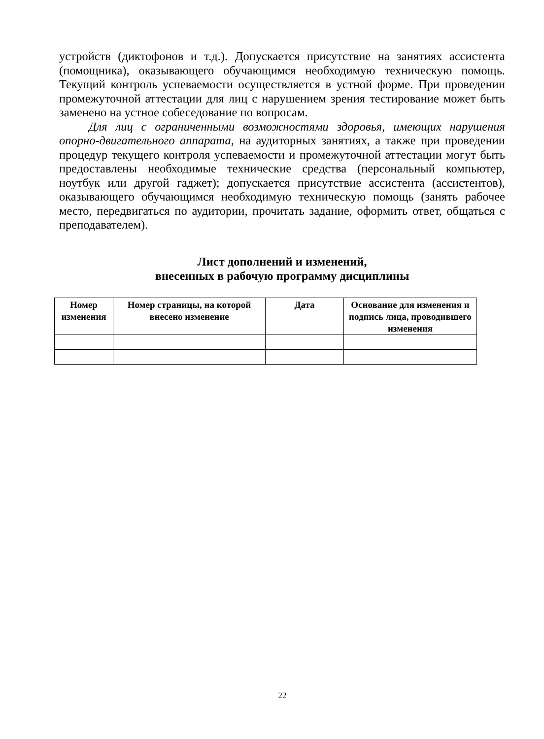устройств (диктофонов и т.д.). Допускается присутствие на занятиях ассистента (помощника), оказывающего обучающимся необходимую техническую помощь. Текущий контроль успеваемости осуществляется в устной форме. При проведении промежуточной аттестации для лиц с нарушением зрения тестирование может быть заменено на устное собеседование по вопросам.
Для лиц с ограниченными возможностями здоровья, имеющих нарушения опорно-двигательного аппарата, на аудиторных занятиях, а также при проведении процедур текущего контроля успеваемости и промежуточной аттестации могут быть предоставлены необходимые технические средства (персональный компьютер, ноутбук или другой гаджет); допускается присутствие ассистента (ассистентов), оказывающего обучающимся необходимую техническую помощь (занять рабочее место, передвигаться по аудитории, прочитать задание, оформить ответ, общаться с преподавателем).
Лист дополнений и изменений,
внесенных в рабочую программу дисциплины
| Номер изменения | Номер страницы, на которой внесено изменение | Дата | Основание для изменения и подпись лица, проводившего изменения |
| --- | --- | --- | --- |
22